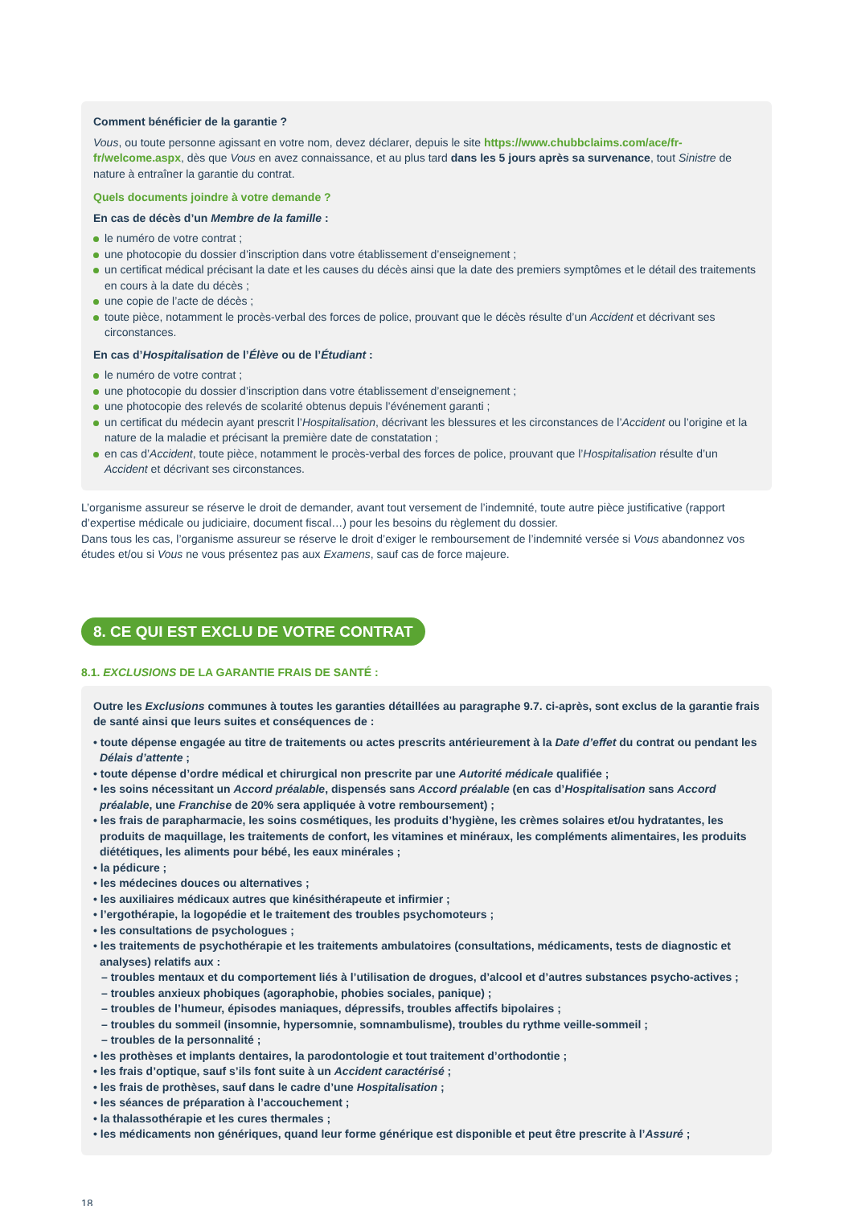Comment bénéficier de la garantie ?
Vous, ou toute personne agissant en votre nom, devez déclarer, depuis le site https://www.chubbclaims.com/ace/fr-fr/welcome.aspx, dès que Vous en avez connaissance, et au plus tard dans les 5 jours après sa survenance, tout Sinistre de nature à entraîner la garantie du contrat.
Quels documents joindre à votre demande ?
En cas de décès d’un Membre de la famille :
le numéro de votre contrat ;
une photocopie du dossier d’inscription dans votre établissement d’enseignement ;
un certificat médical précisant la date et les causes du décès ainsi que la date des premiers symptômes et le détail des traitements en cours à la date du décès ;
une copie de l’acte de décès ;
toute pièce, notamment le procès-verbal des forces de police, prouvant que le décès résulte d’un Accident et décrivant ses circonstances.
En cas d’Hospitalisation de l’Élève ou de l’Étudiant :
le numéro de votre contrat ;
une photocopie du dossier d’inscription dans votre établissement d’enseignement ;
une photocopie des relevés de scolarité obtenus depuis l’événement garanti ;
un certificat du médecin ayant prescrit l’Hospitalisation, décrivant les blessures et les circonstances de l’Accident ou l’origine et la nature de la maladie et précisant la première date de constatation ;
en cas d’Accident, toute pièce, notamment le procès-verbal des forces de police, prouvant que l’Hospitalisation résulte d’un Accident et décrivant ses circonstances.
L’organisme assureur se réserve le droit de demander, avant tout versement de l’indemnité, toute autre pièce justificative (rapport d’expertise médicale ou judiciaire, document fiscal…) pour les besoins du règlement du dossier.
Dans tous les cas, l’organisme assureur se réserve le droit d’exiger le remboursement de l’indemnité versée si Vous abandonnez vos études et/ou si Vous ne vous présentez pas aux Examens, sauf cas de force majeure.
8. CE QUI EST EXCLU DE VOTRE CONTRAT
8.1. EXCLUSIONS DE LA GARANTIE FRAIS DE SANTÉ :
Outre les Exclusions communes à toutes les garanties détaillées au paragraphe 9.7. ci-après, sont exclus de la garantie frais de santé ainsi que leurs suites et conséquences de :
• toute dépense engagée au titre de traitements ou actes prescrits antérieurement à la Date d’effet du contrat ou pendant les Délais d’attente ;
• toute dépense d’ordre médical et chirurgical non prescrite par une Autorité médicale qualifiée ;
• les soins nécessitant un Accord préalable, dispensés sans Accord préalable (en cas d’Hospitalisation sans Accord préalable, une Franchise de 20% sera appliquée à votre remboursement) ;
• les frais de parapharmacie, les soins cosmétiques, les produits d’hygiène, les crèmes solaires et/ou hydratantes, les produits de maquillage, les traitements de confort, les vitamines et minéraux, les compléments alimentaires, les produits diététiques, les aliments pour bébé, les eaux minérales ;
• la pédicure ;
• les médecines douces ou alternatives ;
• les auxiliaires médicaux autres que kinésithérapeute et infirmier ;
• l’ergothérapie, la logopédie et le traitement des troubles psychomoteurs ;
• les consultations de psychologues ;
• les traitements de psychothérapie et les traitements ambulatoires (consultations, médicaments, tests de diagnostic et analyses) relatifs aux :
– troubles mentaux et du comportement liés à l’utilisation de drogues, d’alcool et d’autres substances psycho-actives ;
– troubles anxieux phobiques (agoraphobie, phobies sociales, panique) ;
– troubles de l’humeur, épisodes maniaques, dépressifs, troubles affectifs bipolaires ;
– troubles du sommeil (insomnie, hypersomnie, somnambulisme), troubles du rythme veille-sommeil ;
– troubles de la personnalité ;
• les prothèses et implants dentaires, la parodontologie et tout traitement d’orthodontie ;
• les frais d’optique, sauf s’ils font suite à un Accident caractérisé ;
• les frais de prothèses, sauf dans le cadre d’une Hospitalisation ;
• les séances de préparation à l’accouchement ;
• la thalassothérapie et les cures thermales ;
• les médicaments non génériques, quand leur forme générique est disponible et peut être prescrite à l’Assuré ;
18